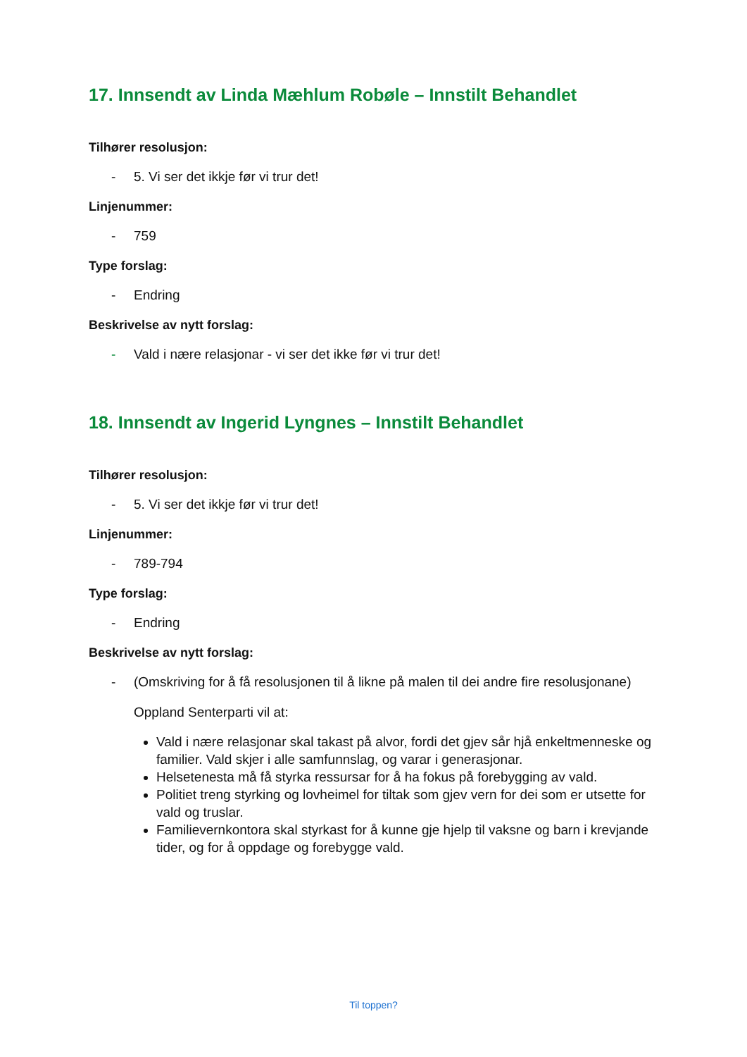17. Innsendt av Linda Mæhlum Robøle – Innstilt Behandlet
Tilhører resolusjon:
- 5. Vi ser det ikkje før vi trur det!
Linjenummer:
- 759
Type forslag:
- Endring
Beskrivelse av nytt forslag:
- Vald i nære relasjonar - vi ser det ikke før vi trur det!
18. Innsendt av Ingerid Lyngnes – Innstilt Behandlet
Tilhører resolusjon:
- 5. Vi ser det ikkje før vi trur det!
Linjenummer:
- 789-794
Type forslag:
- Endring
Beskrivelse av nytt forslag:
- (Omskriving for å få resolusjonen til å likne på malen til dei andre fire resolusjonane)
Oppland Senterparti vil at:
Vald i nære relasjonar skal takast på alvor, fordi det gjev sår hjå enkeltmenneske og familier. Vald skjer i alle samfunnslag, og varar i generasjonar.
Helsetenesta må få styrka ressursar for å ha fokus på forebygging av vald.
Politiet treng styrking og lovheimel for tiltak som gjev vern for dei som er utsette for vald og truslar.
Familievernkontora skal styrkast for å kunne gje hjelp til vaksne og barn i krevjande tider, og for å oppdage og forebygge vald.
Til toppen?